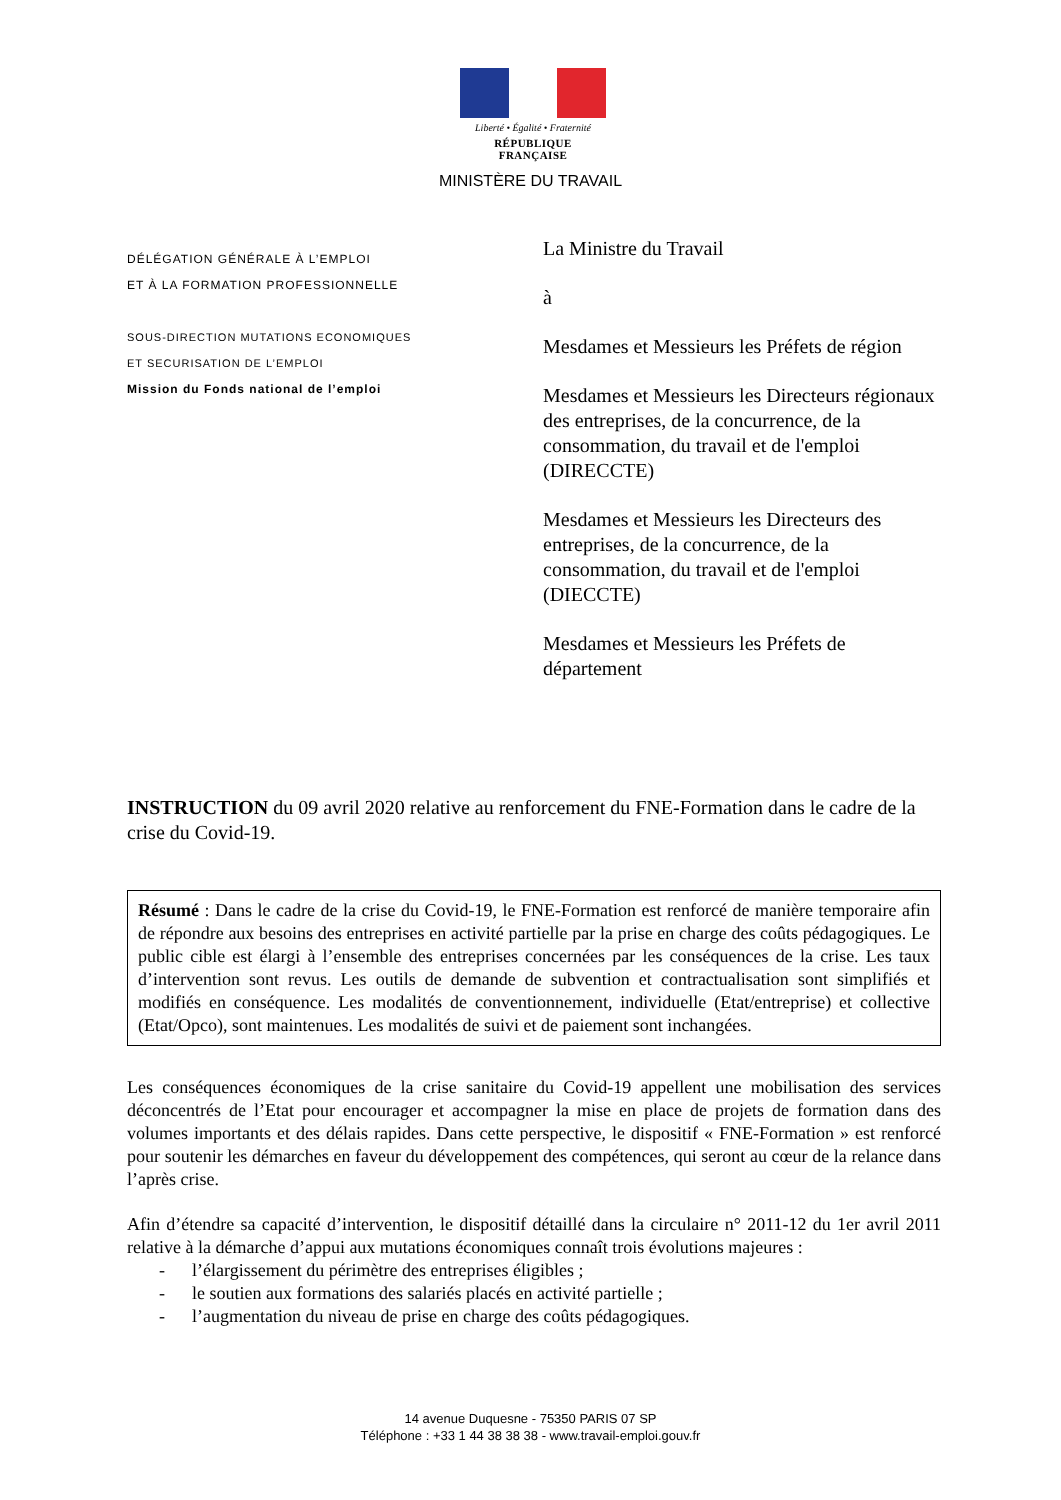Liberté • Égalité • Fraternité
RÉPUBLIQUE FRANÇAISE
MINISTÈRE DU TRAVAIL
DÉLÉGATION GÉNÉRALE À L’EMPLOI
ET À LA FORMATION PROFESSIONNELLE
SOUS-DIRECTION MUTATIONS ECONOMIQUES
ET SECURISATION DE L’EMPLOI
Mission du Fonds national de l’emploi
La Ministre du Travail
à
Mesdames et Messieurs les Préfets de région
Mesdames et Messieurs les Directeurs régionaux des entreprises, de la concurrence, de la consommation, du travail et de l'emploi (DIRECCTE)
Mesdames et Messieurs les Directeurs des entreprises, de la concurrence, de la consommation, du travail et de l'emploi (DIECCTE)
Mesdames et Messieurs les Préfets de département
INSTRUCTION du 09 avril 2020 relative au renforcement du FNE-Formation dans le cadre de la crise du Covid-19.
Résumé : Dans le cadre de la crise du Covid-19, le FNE-Formation est renforcé de manière temporaire afin de répondre aux besoins des entreprises en activité partielle par la prise en charge des coûts pédagogiques. Le public cible est élargi à l’ensemble des entreprises concernées par les conséquences de la crise. Les taux d’intervention sont revus. Les outils de demande de subvention et contractualisation sont simplifiés et modifiés en conséquence. Les modalités de conventionnement, individuelle (Etat/entreprise) et collective (Etat/Opco), sont maintenues. Les modalités de suivi et de paiement sont inchangées.
Les conséquences économiques de la crise sanitaire du Covid-19 appellent une mobilisation des services déconcentrés de l’Etat pour encourager et accompagner la mise en place de projets de formation dans des volumes importants et des délais rapides. Dans cette perspective, le dispositif « FNE-Formation » est renforcé pour soutenir les démarches en faveur du développement des compétences, qui seront au cœur de la relance dans l’après crise.
Afin d’étendre sa capacité d’intervention, le dispositif détaillé dans la circulaire n° 2011-12 du 1er avril 2011 relative à la démarche d’appui aux mutations économiques connaît trois évolutions majeures :
- l’élargissement du périmètre des entreprises éligibles ;
- le soutien aux formations des salariés placés en activité partielle ;
- l’augmentation du niveau de prise en charge des coûts pédagogiques.
14 avenue Duquesne - 75350 PARIS 07 SP
Téléphone : +33 1 44 38 38 38 - www.travail-emploi.gouv.fr